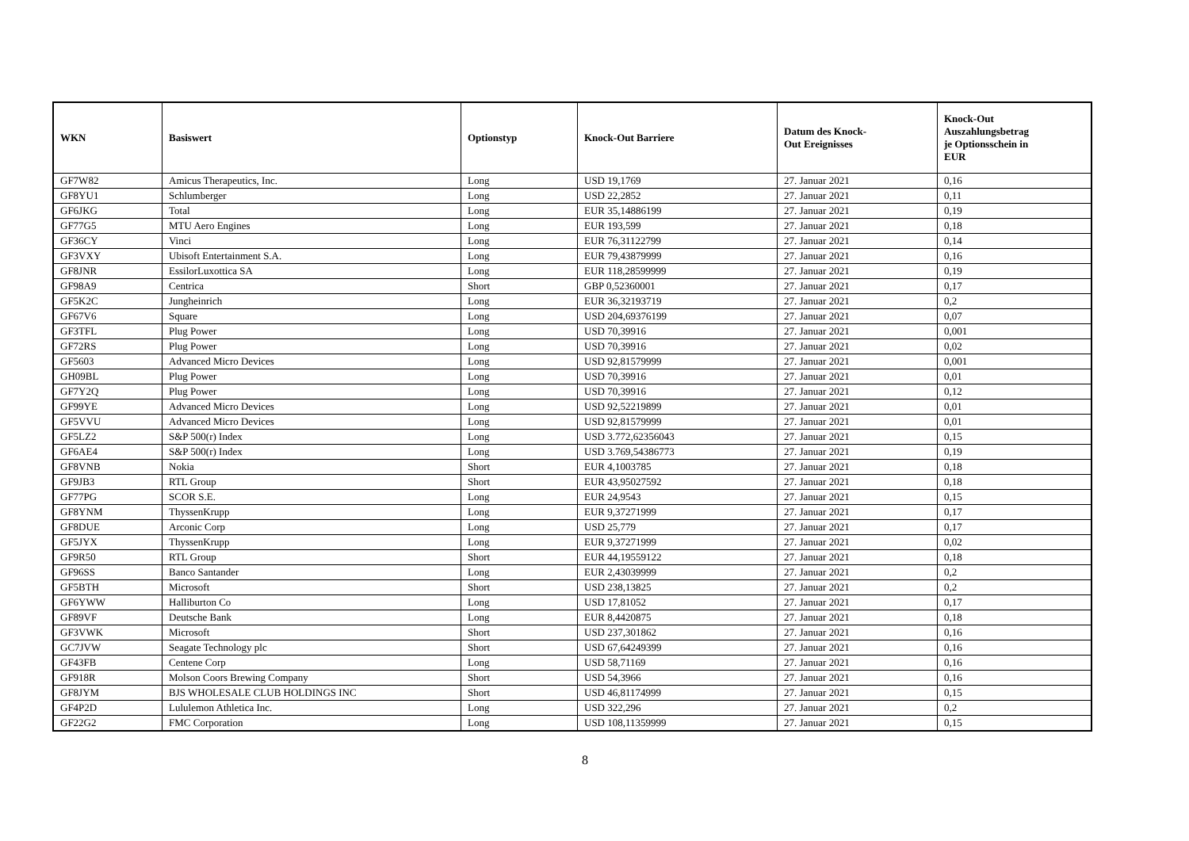| WKN | Basiswert | Optionstyp | Knock-Out Barriere | Datum des Knock- Out Ereignisses | Knock-Out Auszahlungsbetrag je Optionsschein in EUR |
| --- | --- | --- | --- | --- | --- |
| GF7W82 | Amicus Therapeutics, Inc. | Long | USD 19,1769 | 27. Januar 2021 | 0,16 |
| GF8YU1 | Schlumberger | Long | USD 22,2852 | 27. Januar 2021 | 0,11 |
| GF6JKG | Total | Long | EUR 35,14886199 | 27. Januar 2021 | 0,19 |
| GF77G5 | MTU Aero Engines | Long | EUR 193,599 | 27. Januar 2021 | 0,18 |
| GF36CY | Vinci | Long | EUR 76,31122799 | 27. Januar 2021 | 0,14 |
| GF3VXY | Ubisoft Entertainment S.A. | Long | EUR 79,43879999 | 27. Januar 2021 | 0,16 |
| GF8JNR | EssilorLuxottica SA | Long | EUR 118,28599999 | 27. Januar 2021 | 0,19 |
| GF98A9 | Centrica | Short | GBP 0,52360001 | 27. Januar 2021 | 0,17 |
| GF5K2C | Jungheinrich | Long | EUR 36,32193719 | 27. Januar 2021 | 0,2 |
| GF67V6 | Square | Long | USD 204,69376199 | 27. Januar 2021 | 0,07 |
| GF3TFL | Plug Power | Long | USD 70,39916 | 27. Januar 2021 | 0,001 |
| GF72RS | Plug Power | Long | USD 70,39916 | 27. Januar 2021 | 0,02 |
| GF5603 | Advanced Micro Devices | Long | USD 92,81579999 | 27. Januar 2021 | 0,001 |
| GH09BL | Plug Power | Long | USD 70,39916 | 27. Januar 2021 | 0,01 |
| GF7Y2Q | Plug Power | Long | USD 70,39916 | 27. Januar 2021 | 0,12 |
| GF99YE | Advanced Micro Devices | Long | USD 92,52219899 | 27. Januar 2021 | 0,01 |
| GF5VVU | Advanced Micro Devices | Long | USD 92,81579999 | 27. Januar 2021 | 0,01 |
| GF5LZ2 | S&P 500(r) Index | Long | USD 3.772,62356043 | 27. Januar 2021 | 0,15 |
| GF6AE4 | S&P 500(r) Index | Long | USD 3.769,54386773 | 27. Januar 2021 | 0,19 |
| GF8VNB | Nokia | Short | EUR 4,1003785 | 27. Januar 2021 | 0,18 |
| GF9JB3 | RTL Group | Short | EUR 43,95027592 | 27. Januar 2021 | 0,18 |
| GF77PG | SCOR S.E. | Long | EUR 24,9543 | 27. Januar 2021 | 0,15 |
| GF8YNM | ThyssenKrupp | Long | EUR 9,37271999 | 27. Januar 2021 | 0,17 |
| GF8DUE | Arconic Corp | Long | USD 25,779 | 27. Januar 2021 | 0,17 |
| GF5JYX | ThyssenKrupp | Long | EUR 9,37271999 | 27. Januar 2021 | 0,02 |
| GF9R50 | RTL Group | Short | EUR 44,19559122 | 27. Januar 2021 | 0,18 |
| GF96SS | Banco Santander | Long | EUR 2,43039999 | 27. Januar 2021 | 0,2 |
| GF5BTH | Microsoft | Short | USD 238,13825 | 27. Januar 2021 | 0,2 |
| GF6YWW | Halliburton Co | Long | USD 17,81052 | 27. Januar 2021 | 0,17 |
| GF89VF | Deutsche Bank | Long | EUR 8,4420875 | 27. Januar 2021 | 0,18 |
| GF3VWK | Microsoft | Short | USD 237,301862 | 27. Januar 2021 | 0,16 |
| GC7JVW | Seagate Technology plc | Short | USD 67,64249399 | 27. Januar 2021 | 0,16 |
| GF43FB | Centene Corp | Long | USD 58,71169 | 27. Januar 2021 | 0,16 |
| GF918R | Molson Coors Brewing Company | Short | USD 54,3966 | 27. Januar 2021 | 0,16 |
| GF8JYM | BJS WHOLESALE CLUB HOLDINGS INC | Short | USD 46,81174999 | 27. Januar 2021 | 0,15 |
| GF4P2D | Lululemon Athletica Inc. | Long | USD 322,296 | 27. Januar 2021 | 0,2 |
| GF22G2 | FMC Corporation | Long | USD 108,11359999 | 27. Januar 2021 | 0,15 |
8